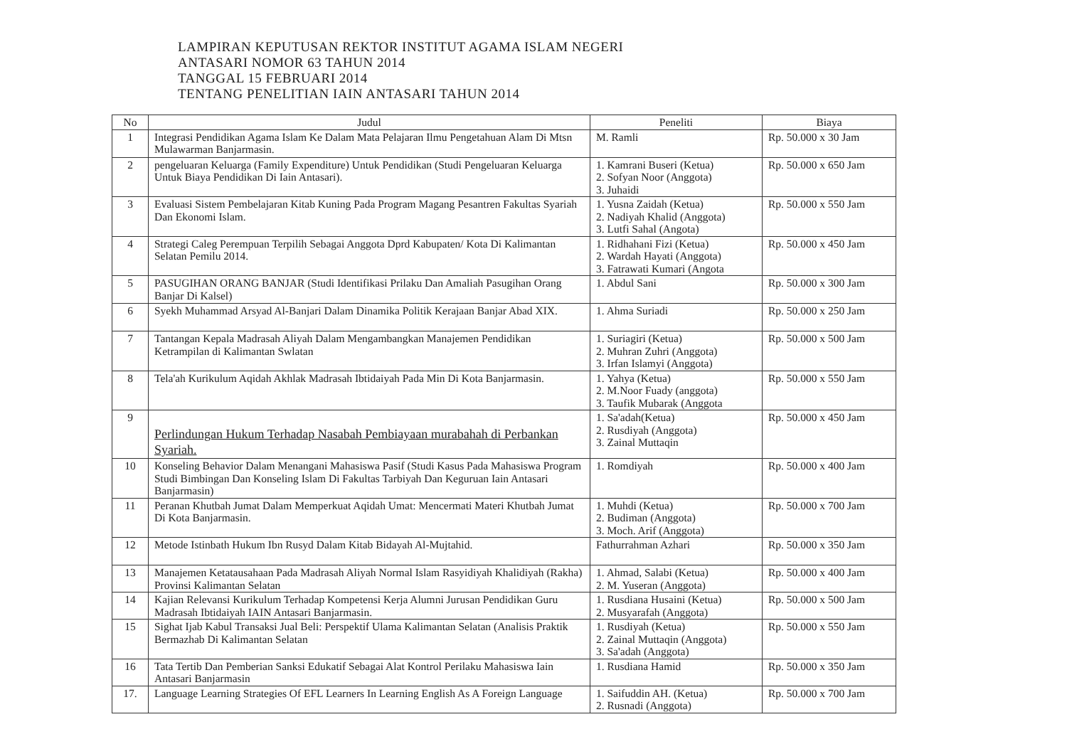LAMPIRAN KEPUTUSAN REKTOR INSTITUT AGAMA ISLAM NEGERI
ANTASARI NOMOR 63 TAHUN 2014
TANGGAL 15 FEBRUARI 2014
TENTANG PENELITIAN IAIN ANTASARI TAHUN 2014
| No | Judul | Peneliti | Biaya |
| --- | --- | --- | --- |
| 1 | Integrasi Pendidikan Agama Islam Ke Dalam Mata Pelajaran Ilmu Pengetahuan Alam Di Mtsn Mulawarman Banjarmasin. | M. Ramli | Rp. 50.000 x 30 Jam |
| 2 | pengeluaran Keluarga (Family Expenditure) Untuk Pendidikan (Studi Pengeluaran Keluarga Untuk Biaya Pendidikan Di Iain Antasari). | 1. Kamrani Buseri (Ketua) 2. Sofyan Noor (Anggota) 3. Juhaidi | Rp. 50.000 x 650 Jam |
| 3 | Evaluasi Sistem Pembelajaran Kitab Kuning Pada Program Magang Pesantren Fakultas Syariah Dan Ekonomi Islam. | 1. Yusna Zaidah (Ketua) 2. Nadiyah Khalid (Anggota) 3. Lutfi Sahal (Angota) | Rp. 50.000 x 550 Jam |
| 4 | Strategi Caleg Perempuan Terpilih Sebagai Anggota Dprd Kabupaten/ Kota Di Kalimantan Selatan Pemilu 2014. | 1. Ridhahani Fizi (Ketua) 2. Wardah Hayati (Anggota) 3. Fatrawati Kumari (Angota | Rp. 50.000 x 450 Jam |
| 5 | PASUGIHAN ORANG BANJAR (Studi Identifikasi Prilaku Dan Amaliah Pasugihan Orang Banjar Di Kalsel) | 1. Abdul Sani | Rp. 50.000 x 300 Jam |
| 6 | Syekh Muhammad Arsyad Al-Banjari Dalam Dinamika Politik Kerajaan Banjar Abad XIX. | 1. Ahma Suriadi | Rp. 50.000 x 250 Jam |
| 7 | Tantangan Kepala Madrasah Aliyah Dalam Mengambangkan Manajemen Pendidikan Ketrampilan di Kalimantan Swlatan | 1. Suriagiri (Ketua) 2. Muhran Zuhri (Anggota) 3. Irfan Islamyi (Anggota) | Rp. 50.000 x 500 Jam |
| 8 | Tela'ah Kurikulum Aqidah Akhlak Madrasah Ibtidaiyah Pada Min Di Kota Banjarmasin. | 1. Yahya (Ketua) 2. M.Noor Fuady (anggota) 3. Taufik Mubarak (Anggota | Rp. 50.000 x 550 Jam |
| 9 | Perlindungan Hukum Terhadap Nasabah Pembiayaan murabahah di Perbankan Syariah. | 1. Sa'adah(Ketua) 2. Rusdiyah (Anggota) 3. Zainal Muttaqin | Rp. 50.000 x 450 Jam |
| 10 | Konseling Behavior Dalam Menangani Mahasiswa Pasif (Studi Kasus Pada Mahasiswa Program Studi Bimbingan Dan Konseling Islam Di Fakultas Tarbiyah Dan Keguruan Iain Antasari Banjarmasin) | 1. Romdiyah | Rp. 50.000 x 400 Jam |
| 11 | Peranan Khutbah Jumat Dalam Memperkuat Aqidah Umat: Mencermati Materi Khutbah Jumat Di Kota Banjarmasin. | 1. Muhdi (Ketua) 2. Budiman (Anggota) 3. Moch. Arif (Anggota) | Rp. 50.000 x 700 Jam |
| 12 | Metode Istinbath Hukum Ibn Rusyd Dalam Kitab Bidayah Al-Mujtahid. | Fathurrahman Azhari | Rp. 50.000 x 350 Jam |
| 13 | Manajemen Ketatausahaan Pada Madrasah Aliyah Normal Islam Rasyidiyah Khalidiyah (Rakha) Provinsi Kalimantan Selatan | 1. Ahmad, Salabi (Ketua) 2. M. Yuseran (Anggota) | Rp. 50.000 x 400 Jam |
| 14 | Kajian Relevansi Kurikulum Terhadap Kompetensi Kerja Alumni Jurusan Pendidikan Guru Madrasah Ibtidaiyah IAIN Antasari Banjarmasin. | 1. Rusdiana Husaini (Ketua) 2. Musyarafah (Anggota) | Rp. 50.000 x 500 Jam |
| 15 | Sighat Ijab Kabul Transaksi Jual Beli: Perspektif Ulama Kalimantan Selatan (Analisis Praktik Bermazhab Di Kalimantan Selatan | 1. Rusdiyah (Ketua) 2. Zainal Muttaqin (Anggota) 3. Sa'adah (Anggota) | Rp. 50.000 x 550 Jam |
| 16 | Tata Tertib Dan Pemberian Sanksi Edukatif Sebagai Alat Kontrol Perilaku Mahasiswa Iain Antasari Banjarmasin | 1. Rusdiana Hamid | Rp. 50.000 x 350 Jam |
| 17. | Language Learning Strategies Of EFL Learners In Learning English As A Foreign Language | 1. Saifuddin AH. (Ketua) 2. Rusnadi (Anggota) | Rp. 50.000 x 700 Jam |